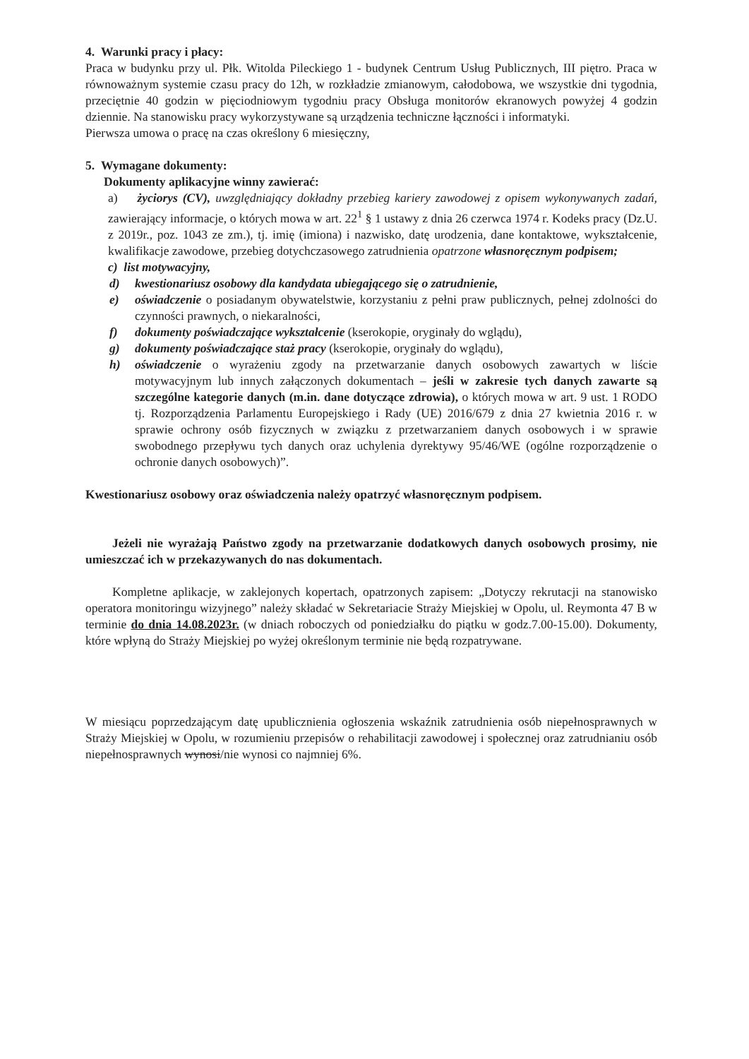4. Warunki pracy i płacy:
Praca w budynku przy ul. Płk. Witolda Pileckiego 1 - budynek Centrum Usług Publicznych, III piętro. Praca w równoważnym systemie czasu pracy do 12h, w rozkładzie zmianowym, całodobowa, we wszystkie dni tygodnia, przeciętnie 40 godzin w pięciodniowym tygodniu pracy Obsługa monitorów ekranowych powyżej 4 godzin dziennie. Na stanowisku pracy wykorzystywane są urządzenia techniczne łączności i informatyki.
Pierwsza umowa o pracę na czas określony 6 miesięczny,
5. Wymagane dokumenty:
Dokumenty aplikacyjne winny zawierać:
a) życiorys (CV), uwzględniający dokładny przebieg kariery zawodowej z opisem wykonywanych zadań, zawierający informacje, o których mowa w art. 22<sup>1</sup> § 1 ustawy z dnia 26 czerwca 1974 r. Kodeks pracy (Dz.U. z 2019r., poz. 1043 ze zm.), tj. imię (imiona) i nazwisko, datę urodzenia, dane kontaktowe, wykształcenie, kwalifikacje zawodowe, przebieg dotychczasowego zatrudnienia opatrzone własnoręcznym podpisem;
c) list motywacyjny,
d) kwestionariusz osobowy dla kandydata ubiegającego się o zatrudnienie,
e) oświadczenie o posiadanym obywatelstwie, korzystaniu z pełni praw publicznych, pełnej zdolności do czynności prawnych, o niekaralności,
f) dokumenty poświadczające wykształcenie (kserokopie, oryginały do wglądu),
g) dokumenty poświadczające staż pracy (kserokopie, oryginały do wglądu),
h) oświadczenie o wyrażeniu zgody na przetwarzanie danych osobowych zawartych w liście motywacyjnym lub innych załączonych dokumentach – jeśli w zakresie tych danych zawarte są szczególne kategorie danych (m.in. dane dotyczące zdrowia), o których mowa w art. 9 ust. 1 RODO tj. Rozporządzenia Parlamentu Europejskiego i Rady (UE) 2016/679 z dnia 27 kwietnia 2016 r. w sprawie ochrony osób fizycznych w związku z przetwarzaniem danych osobowych i w sprawie swobodnego przepływu tych danych oraz uchylenia dyrektywy 95/46/WE (ogólne rozporządzenie o ochronie danych osobowych)”.
Kwestionariusz osobowy oraz oświadczenia należy opatrzyć własnoręcznym podpisem.
Jeżeli nie wyrażają Państwo zgody na przetwarzanie dodatkowych danych osobowych prosimy, nie umieszczać ich w przekazywanych do nas dokumentach.
Kompletne aplikacje, w zaklejonych kopertach, opatrzonych zapisem: „Dotyczy rekrutacji na stanowisko operatora monitoringu wizyjnego” należy składać w Sekretariacie Straży Miejskiej w Opolu, ul. Reymonta 47 B w terminie do dnia 14.08.2023r. (w dniach roboczych od poniedziałku do piątku w godz.7.00-15.00). Dokumenty, które wpłyną do Straży Miejskiej po wyżej określonym terminie nie będą rozpatrywane.
W miesiącu poprzedzającym datę upublicznienia ogłoszenia wskaźnik zatrudnienia osób niepełnosprawnych w Straży Miejskiej w Opolu, w rozumieniu przepisów o rehabilitacji zawodowej i społecznej oraz zatrudnianiu osób niepełnosprawnych wynosi/nie wynosi co najmniej 6%.